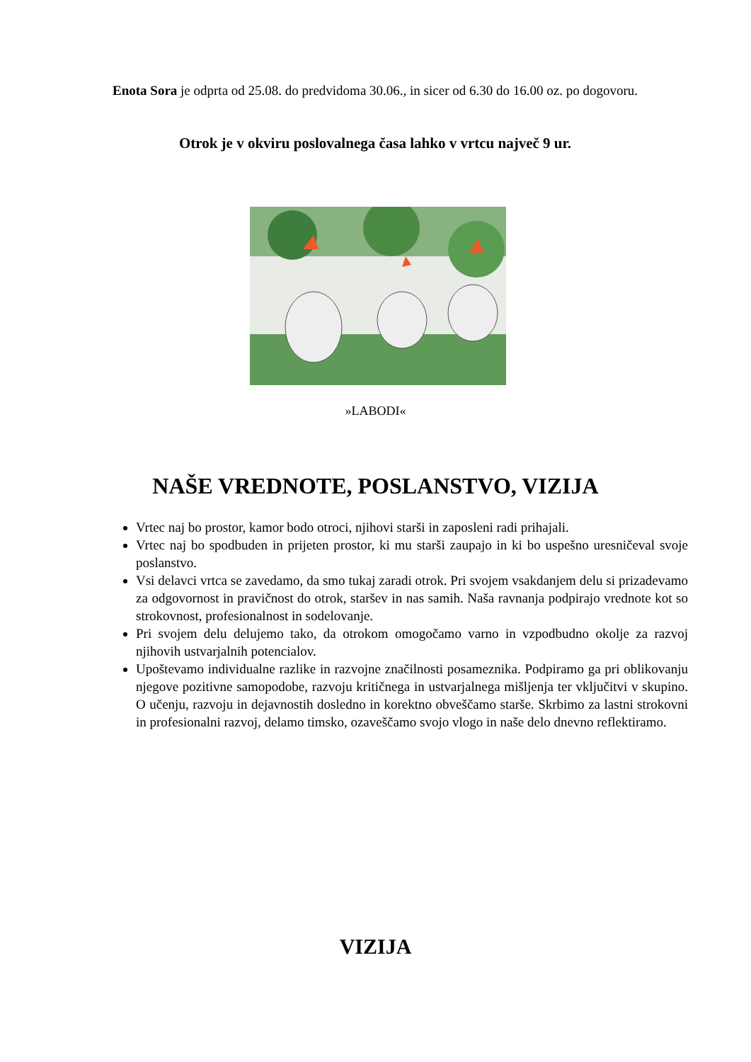Enota Sora je odprta od 25.08. do predvidoma 30.06., in sicer od 6.30 do 16.00 oz. po dogovoru.
Otrok je v okviru poslovalnega časa lahko v vrtcu največ 9 ur.
»LABODI«
NAŠE VREDNOTE, POSLANSTVO, VIZIJA
Vrtec naj bo prostor, kamor bodo otroci, njihovi starši in zaposleni radi prihajali.
Vrtec naj bo spodbuden in prijeten prostor, ki mu starši zaupajo in ki bo uspešno uresničeval svoje poslanstvo.
Vsi delavci vrtca se zavedamo, da smo tukaj zaradi otrok. Pri svojem vsakdanjem delu si prizadevamo za odgovornost in pravičnost do otrok, staršev in nas samih. Naša ravnanja podpirajo vrednote kot so strokovnost, profesionalnost in sodelovanje.
Pri svojem delu delujemo tako, da otrokom omogočamo varno in vzpodbudno okolje za razvoj njihovih ustvarjalnih potencialov.
Upoštevamo individualne razlike in razvojne značilnosti posameznika. Podpiramo ga pri oblikovanju njegove pozitivne samopodobe, razvoju kritičnega in ustvarjalnega mišljenja ter vključitvi v skupino. O učenju, razvoju in dejavnostih dosledno in korektno obveščamo starše. Skrbimo za lastni strokovni in profesionalni razvoj, delamo timsko, ozaveščamo svojo vlogo in naše delo dnevno reflektiramo.
VIZIJA